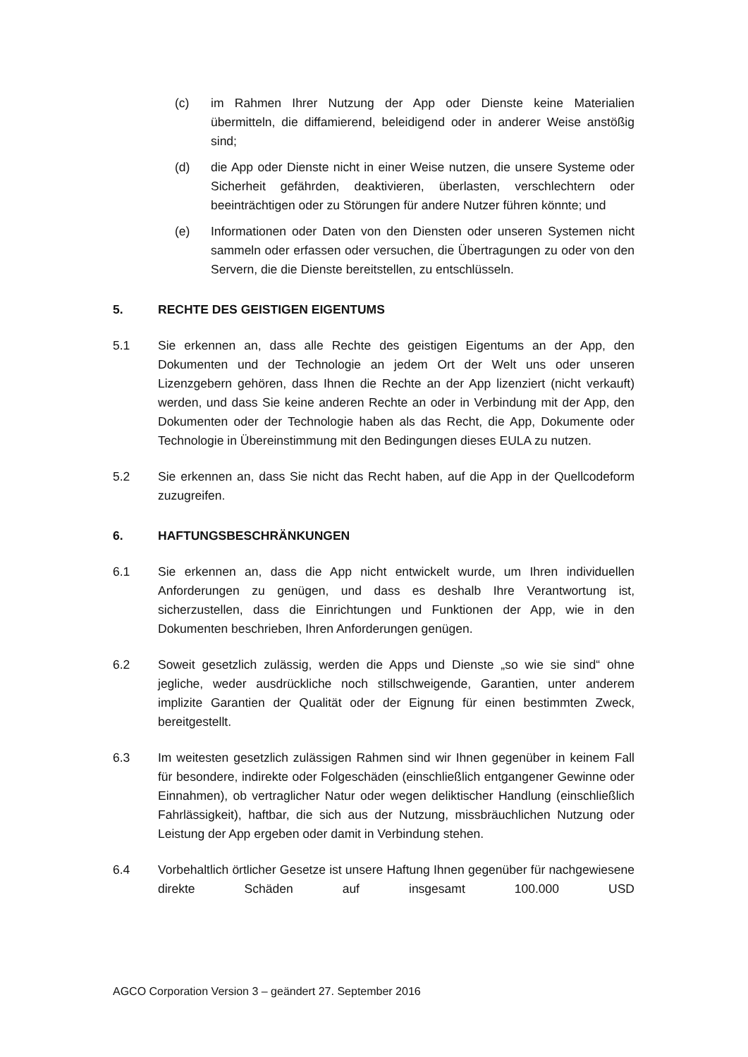(c) im Rahmen Ihrer Nutzung der App oder Dienste keine Materialien übermitteln, die diffamierend, beleidigend oder in anderer Weise anstößig sind;
(d) die App oder Dienste nicht in einer Weise nutzen, die unsere Systeme oder Sicherheit gefährden, deaktivieren, überlasten, verschlechtern oder beeinträchtigen oder zu Störungen für andere Nutzer führen könnte; und
(e) Informationen oder Daten von den Diensten oder unseren Systemen nicht sammeln oder erfassen oder versuchen, die Übertragungen zu oder von den Servern, die die Dienste bereitstellen, zu entschlüsseln.
5. RECHTE DES GEISTIGEN EIGENTUMS
5.1 Sie erkennen an, dass alle Rechte des geistigen Eigentums an der App, den Dokumenten und der Technologie an jedem Ort der Welt uns oder unseren Lizenzgebern gehören, dass Ihnen die Rechte an der App lizenziert (nicht verkauft) werden, und dass Sie keine anderen Rechte an oder in Verbindung mit der App, den Dokumenten oder der Technologie haben als das Recht, die App, Dokumente oder Technologie in Übereinstimmung mit den Bedingungen dieses EULA zu nutzen.
5.2 Sie erkennen an, dass Sie nicht das Recht haben, auf die App in der Quellcodeform zuzugreifen.
6. HAFTUNGSBESCHRÄNKUNGEN
6.1 Sie erkennen an, dass die App nicht entwickelt wurde, um Ihren individuellen Anforderungen zu genügen, und dass es deshalb Ihre Verantwortung ist, sicherzustellen, dass die Einrichtungen und Funktionen der App, wie in den Dokumenten beschrieben, Ihren Anforderungen genügen.
6.2 Soweit gesetzlich zulässig, werden die Apps und Dienste „so wie sie sind“ ohne jegliche, weder ausdrückliche noch stillschweigende, Garantien, unter anderem implizite Garantien der Qualität oder der Eignung für einen bestimmten Zweck, bereitgestellt.
6.3 Im weitesten gesetzlich zulässigen Rahmen sind wir Ihnen gegenüber in keinem Fall für besondere, indirekte oder Folgeschäden (einschließlich entgangener Gewinne oder Einnahmen), ob vertraglicher Natur oder wegen deliktischer Handlung (einschließlich Fahrlässigkeit), haftbar, die sich aus der Nutzung, missbräuchlichen Nutzung oder Leistung der App ergeben oder damit in Verbindung stehen.
6.4 Vorbehaltlich örtlicher Gesetze ist unsere Haftung Ihnen gegenüber für nachgewiesene direkte Schäden auf insgesamt 100.000 USD
AGCO Corporation Version 3 – geändert 27. September 2016